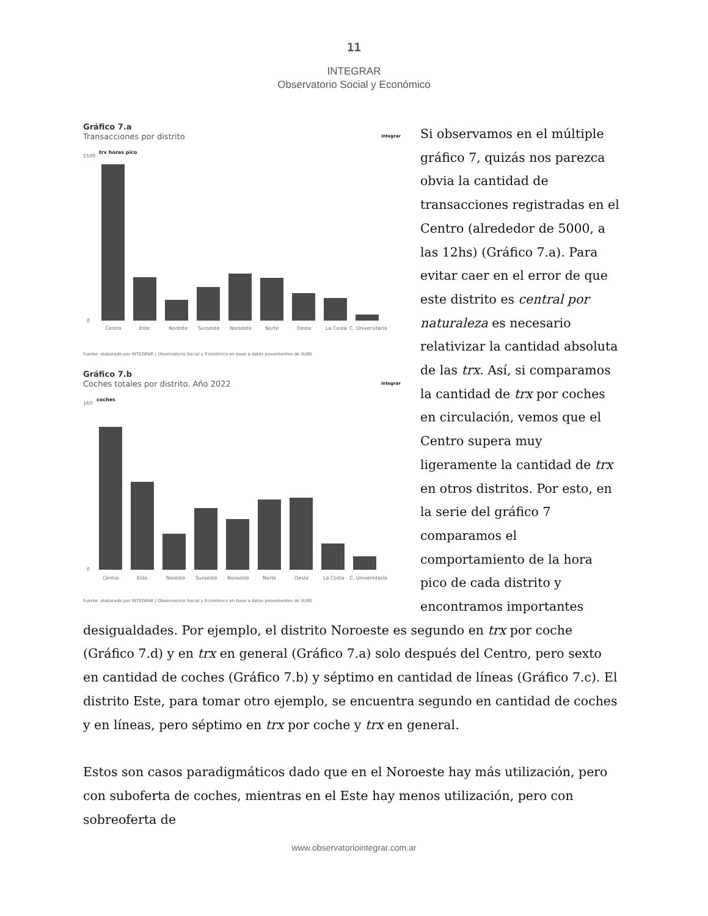11
INTEGRAR
Observatorio Social y Económico
integrar
Gráfico 7.a
Transacciones por distrito
trx horas pico
5500
0
Centro
Este
Noreste
Suroeste
Noroeste
Norte
Oeste
La Costa
C. Universitaria
Fuente: elaborado por INTEGRAR | Observatorio Social y Económico en base a datos provenientes de SUBE
integrar
Gráfico 7.b
Coches totales por distrito. Año 2022
coches
160
0
Centro
Este
Noreste
Suroeste
Noroeste
Norte
Oeste
La Costa
C. Universitaria
Fuente: elaborado por INTEGRAR | Observatorio Social y Económico en base a datos provenientes de SUBE
Si observamos en el múltiple gráfico 7, quizás nos parezca obvia la cantidad de transacciones registradas en el Centro (alrededor de 5000, a las 12hs) (Gráfico 7.a). Para evitar caer en el error de que este distrito es central por naturaleza es necesario relativizar la cantidad absoluta de las trx. Así, si comparamos la cantidad de trx por coches en circulación, vemos que el Centro supera muy ligeramente la cantidad de trx en otros distritos. Por esto, en la serie del gráfico 7 comparamos el comportamiento de la hora pico de cada distrito y encontramos importantes desigualdades. Por ejemplo, el distrito Noroeste es segundo en trx por coche (Gráfico 7.d) y en trx en general (Gráfico 7.a) solo después del Centro, pero sexto en cantidad de coches (Gráfico 7.b) y séptimo en cantidad de líneas (Gráfico 7.c). El distrito Este, para tomar otro ejemplo, se encuentra segundo en cantidad de coches y en líneas, pero séptimo en trx por coche y trx en general.
Estos son casos paradigmáticos dado que en el Noroeste hay más utilización, pero con suboferta de coches, mientras en el Este hay menos utilización, pero con sobreoferta de
www.observatoriointegrar.com.ar